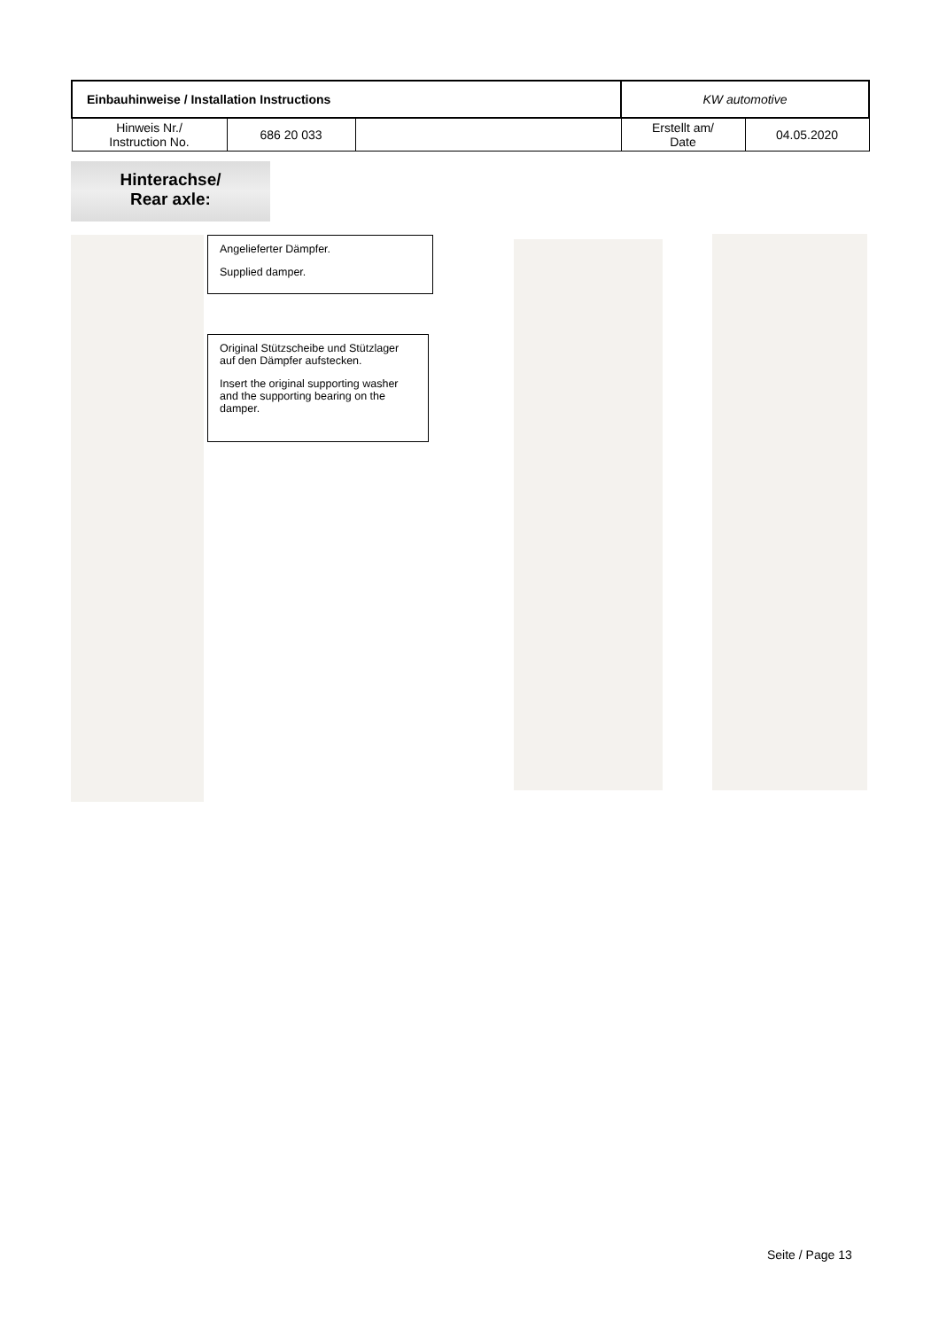| Einbauhinweise / Installation Instructions | | | KW automotive | |
| Hinweis Nr./ Instruction No. | 686 20 033 | | Erstellt am/ Date | 04.05.2020 |
Hinterachse/
Rear axle:
Angelieferter Dämpfer.
Supplied damper.
Original Stützscheibe und Stützlager auf den Dämpfer aufstecken.
Insert the original supporting washer and the supporting bearing on the damper.
Seite / Page 13